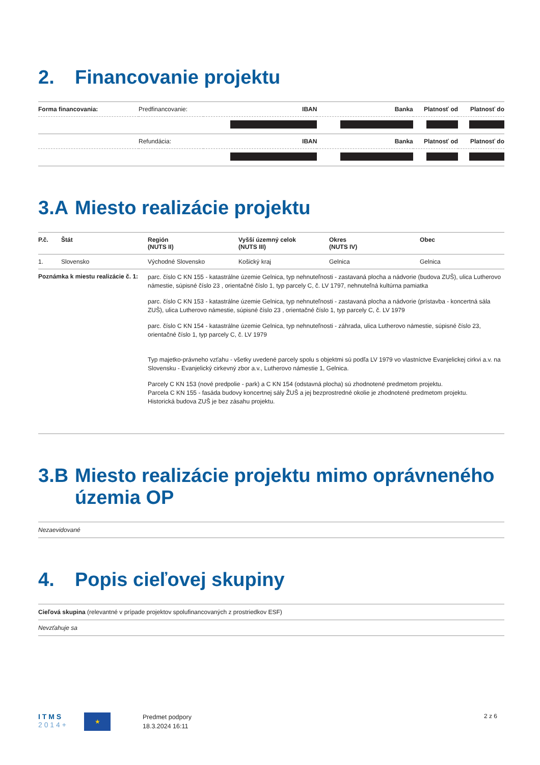2. Financovanie projektu
| Forma financovania: | Predfinancovanie: | IBAN | Banka | Platnosť od | Platnosť do |
| | Refundácia: | IBAN | Banka | Platnosť od | Platnosť do |
3.A Miesto realizácie projektu
| P.č. | Štát | Región (NUTS II) | Vyšší územný celok (NUTS III) | Okres (NUTS IV) | Obec |
| --- | --- | --- | --- | --- | --- |
| 1. | Slovensko | Východné Slovensko | Košický kraj | Gelnica | Gelnica |
| Poznámka k miestu realizácie č. 1: | | parc. číslo C KN 155 - katastrálne územie Gelnica, typ nehnuteľnosti - zastavaná plocha a nádvorie (budova ZUŠ), ulica Lutherovo námestie, súpisné číslo 23 , orientačné číslo 1, typ parcely C, č. LV 1797, nehnuteľná kultúrna pamiatka parc. číslo C KN 153 - katastrálne územie Gelnica, typ nehnuteľnosti - zastavaná plocha a nádvorie (prístavba - koncertná sála ZUŠ), ulica Lutherovo námestie, súpisné číslo 23 , orientačné číslo 1, typ parcely C, č. LV 1979 parc. číslo C KN 154 - katastrálne územie Gelnica, typ nehnuteľnosti - záhrada, ulica Lutherovo námestie, súpisné číslo 23, orientačné číslo 1, typ parcely C, č. LV 1979 Typ majetko-právneho vzťahu - všetky uvedené parcely spolu s objektmi sú podľa LV 1979 vo vlastníctve Evanjelickej cirkvi a.v. na Slovensku - Evanjelický cirkevný zbor a.v., Lutherovo námestie 1, Gelnica. Parcely C KN 153 (nové predpolie - park) a C KN 154 (odstavná plocha) sú zhodnotené predmetom projektu. Parcela C KN 155 - fasáda budovy koncertnej sály ŽUŠ a jej bezprostredné okolie je zhodnotené predmetom projektu. Historická budova ZUŠ je bez zásahu projektu. | | | |
3.B Miesto realizácie projektu mimo oprávneného územia OP
Nezaevidované
4. Popis cieľovej skupiny
Cieľová skupina (relevantné v prípade projektov spolufinancovaných z prostriedkov ESF)
Nevzťahuje sa
I T M S
2 0 1 4 +
★
Predmet podpory
18.3.2024 16:11
2 z 6